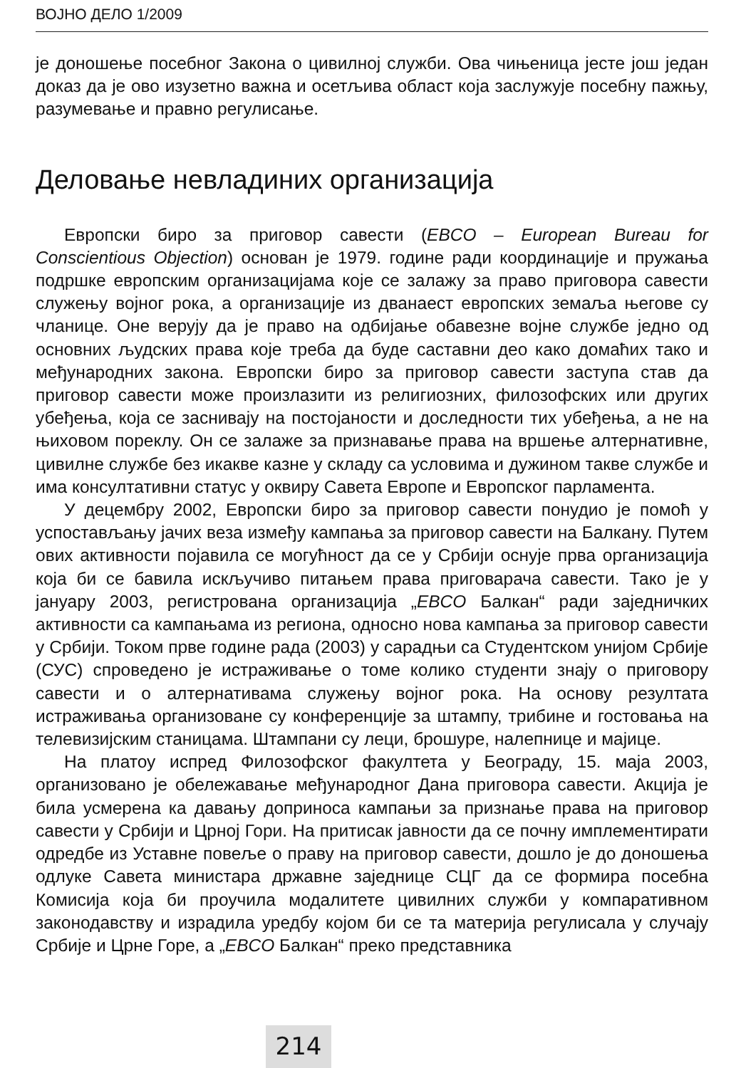ВОЈНО ДЕЛО 1/2009
је доношење посебног Закона о цивилној служби. Ова чињеница јесте још један доказ да је ово изузетно важна и осетљива област која заслужује посебну пажњу, разумевање и правно регулисање.
Деловање невладиних организација
Европски биро за приговор савести (EBCO – European Bureau for Conscientious Objection) основан је 1979. године ради координације и пружања подршке европским организацијама које се залажу за право приговора савести служењу војног рока, а организације из дванаест европских земаља његове су чланице. Оне верују да је право на одбијање обавезне војне службе једно од основних људских права које треба да буде саставни део како домаћих тако и међународних закона. Европски биро за приговор савести заступа став да приговор савести може произлазити из религиозних, филозофских или других убеђења, која се заснивају на постојаности и доследности тих убеђења, а не на њиховом пореклу. Он се залаже за признавање права на вршење алтернативне, цивилне службе без икакве казне у складу са условима и дужином такве службе и има консултативни статус у оквиру Савета Европе и Европског парламента.
У децембру 2002, Европски биро за приговор савести понудио је помоћ у успостављању јачих веза између кампања за приговор савести на Балкану. Путем ових активности појавила се могућност да се у Србији оснује прва организација која би се бавила искључиво питањем права приговарача савести. Тако је у јануару 2003, регистрована организација „EBCO Балкан“ ради заједничких активности са кампањама из региона, односно нова кампања за приговор савести у Србији. Током прве године рада (2003) у сарадњи са Студентском унијом Србије (СУС) спроведено је истраживање о томе колико студенти знају о приговору савести и о алтернативама служењу војног рока. На основу резултата истраживања организоване су конференције за штампу, трибине и гостовања на телевизијским станицама. Штампани су леци, брошуре, налепнице и мајице.
На платоу испред Филозофског факултета у Београду, 15. маја 2003, организовано је обележавање међународног Дана приговора савести. Акција је била усмерена ка давању доприноса кампањи за признање права на приговор савести у Србији и Црној Гори. На притисак јавности да се почну имплементирати одредбе из Уставне повеље о праву на приговор савести, дошло је до доношења одлуке Савета министара државне заједнице СЦГ да се формира посебна Комисија која би проучила модалитете цивилних служби у компаративном законодавству и израдила уредбу којом би се та материја регулисала у случају Србије и Црне Горе, а „EBCO Балкан“ преко представника
214